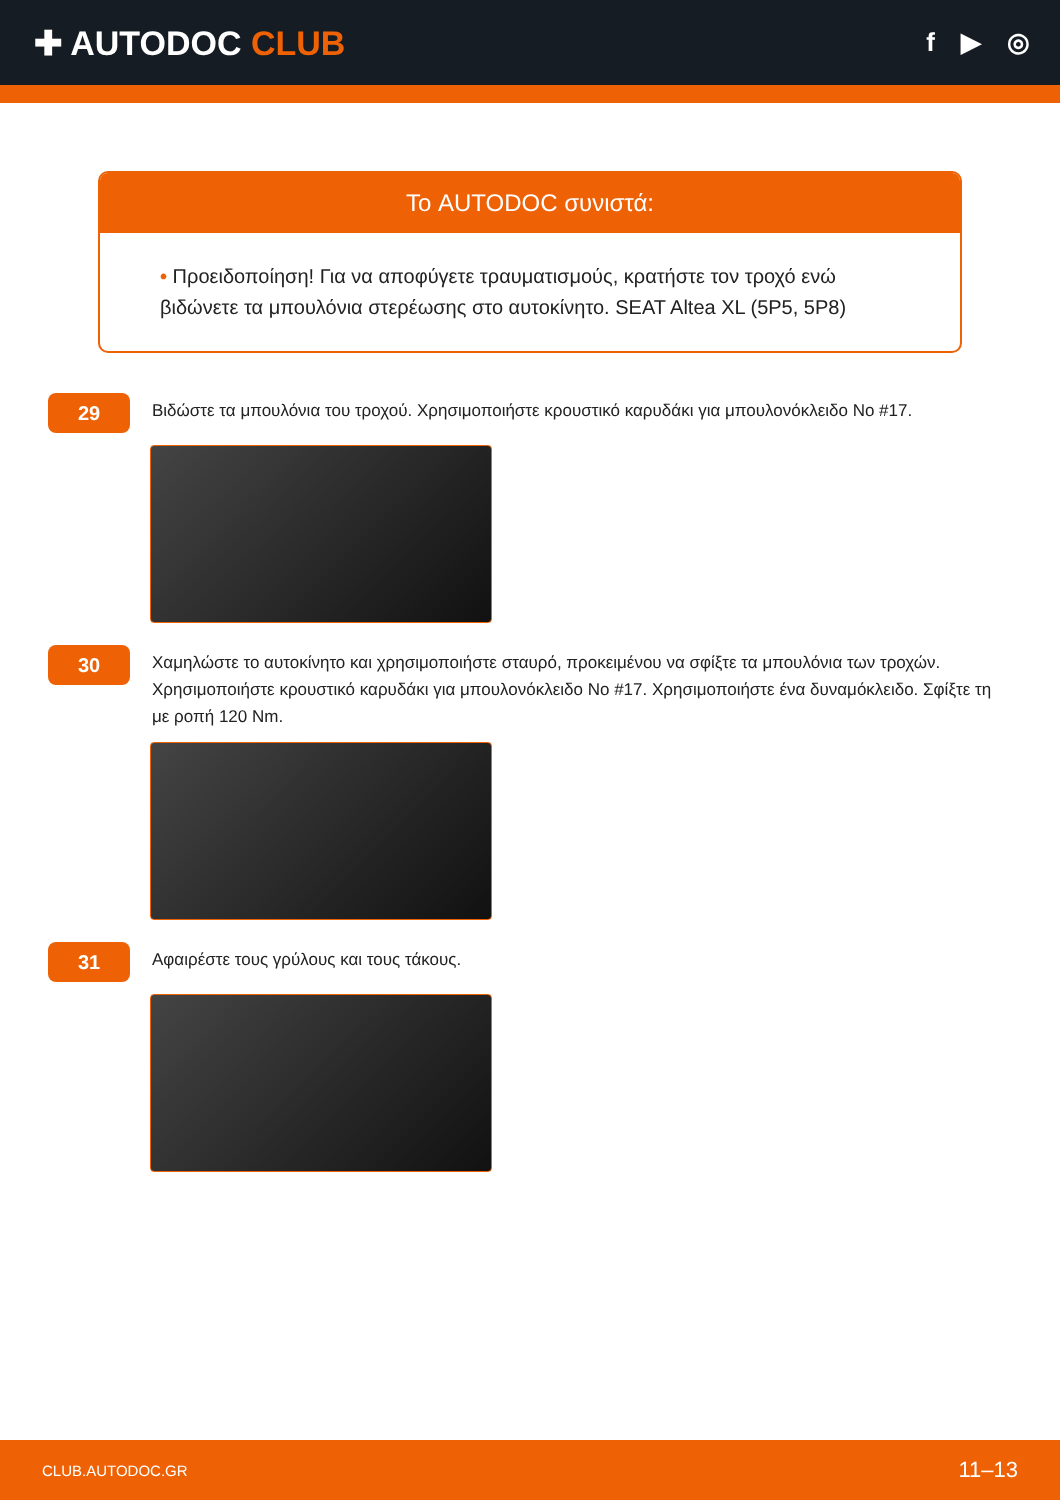✚ AUTODOC CLUB
f ▶ ◎
Το AUTODOC συνιστά:
• Προειδοποίηση! Για να αποφύγετε τραυματισμούς, κρατήστε τον τροχό ενώ βιδώνετε τα μπουλόνια στερέωσης στο αυτοκίνητο. SEAT Altea XL (5P5, 5P8)
29
Βιδώστε τα μπουλόνια του τροχού. Χρησιμοποιήστε κρουστικό καρυδάκι για μπουλονόκλειδο No #17.
30
Χαμηλώστε το αυτοκίνητο και χρησιμοποιήστε σταυρό, προκειμένου να σφίξτε τα μπουλόνια των τροχών. Χρησιμοποιήστε κρουστικό καρυδάκι για μπουλονόκλειδο No #17. Χρησιμοποιήστε ένα δυναμόκλειδο. Σφίξτε τη με ροπή 120 Nm.
31
Αφαιρέστε τους γρύλους και τους τάκους.
CLUB.AUTODOC.GR 11–13